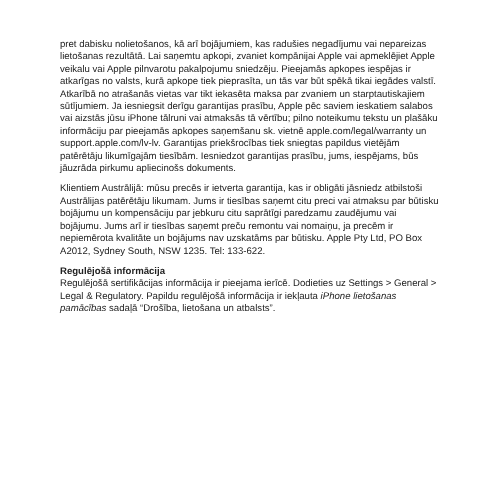pret dabisku nolietošanos, kā arī bojājumiem, kas radušies negadījumu vai nepareizas lietošanas rezultātā. Lai saņemtu apkopi, zvaniet kompānijai Apple vai apmeklējiet Apple veikalu vai Apple pilnvarotu pakalpojumu sniedzēju. Pieejamās apkopes iespējas ir atkarīgas no valsts, kurā apkope tiek pieprasīta, un tās var būt spēkā tikai iegādes valstī. Atkarībā no atrašanās vietas var tikt iekasēta maksa par zvaniem un starptautiskajiem sūtījumiem. Ja iesniegsit derīgu garantijas prasību, Apple pēc saviem ieskatiem salabos vai aizstās jūsu iPhone tālruni vai atmaksās tā vērtību; pilno noteikumu tekstu un plašāku informāciju par pieejamās apkopes saņemšanu sk. vietnē apple.com/legal/warranty un support.apple.com/lv-lv. Garantijas priekšrocības tiek sniegtas papildus vietējām patērētāju likumīgajām tiesībām. Iesniedzot garantijas prasību, jums, iespējams, būs jāuzrāda pirkumu apliecinošs dokuments.
Klientiem Austrālijā: mūsu precēs ir ietverta garantija, kas ir obligāti jāsniedz atbilstoši Austrālijas patērētāju likumam. Jums ir tiesības saņemt citu preci vai atmaksu par būtisku bojājumu un kompensāciju par jebkuru citu saprātīgi paredzamu zaudējumu vai bojājumu. Jums arī ir tiesības saņemt preču remontu vai nomaiņu, ja precēm ir nepiemērota kvalitāte un bojājums nav uzskatāms par būtisku. Apple Pty Ltd, PO Box A2012, Sydney South, NSW 1235. Tel: 133-622.
Regulējošā informācija
Regulējošā sertifikācijas informācija ir pieejama ierīcē. Dodieties uz Settings > General > Legal & Regulatory. Papildu regulējošā informācija ir iekļauta iPhone lietošanas pamācības sadaļā “Drošība, lietošana un atbalsts”.